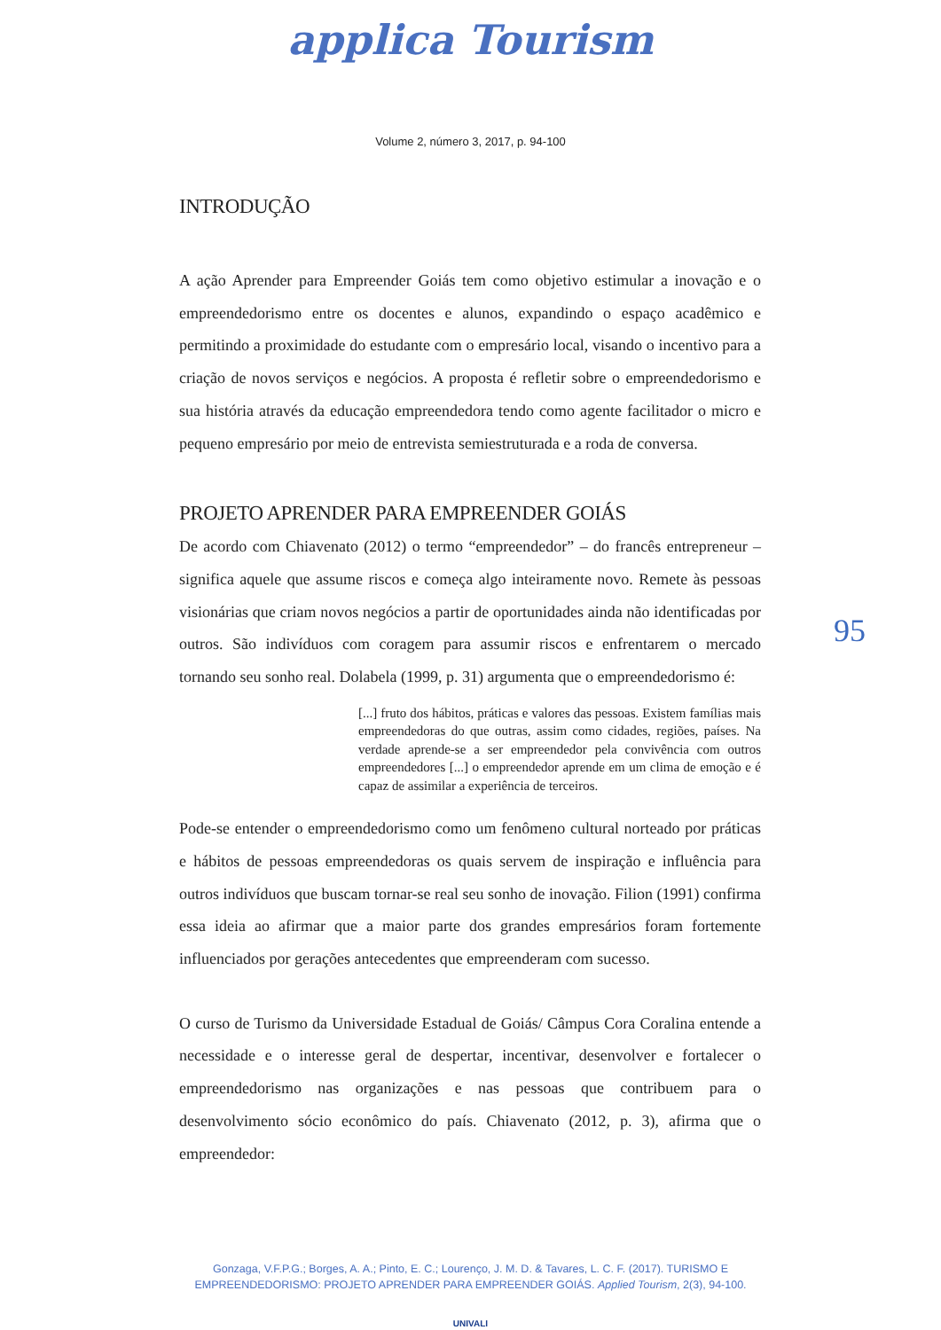applica Tourism
Volume 2, número 3, 2017, p. 94-100
INTRODUÇÃO
A ação Aprender para Empreender Goiás tem como objetivo estimular a inovação e o empreendedorismo entre os docentes e alunos, expandindo o espaço acadêmico e permitindo a proximidade do estudante com o empresário local, visando o incentivo para a criação de novos serviços e negócios. A proposta é refletir sobre o empreendedorismo e sua história através da educação empreendedora tendo como agente facilitador o micro e pequeno empresário por meio de entrevista semiestruturada e a roda de conversa.
PROJETO APRENDER PARA EMPREENDER GOIÁS
De acordo com Chiavenato (2012) o termo “empreendedor” – do francês entrepreneur – significa aquele que assume riscos e começa algo inteiramente novo. Remete às pessoas visionárias que criam novos negócios a partir de oportunidades ainda não identificadas por outros. São indivíduos com coragem para assumir riscos e enfrentarem o mercado tornando seu sonho real. Dolabela (1999, p. 31) argumenta que o empreendedorismo é:
[...] fruto dos hábitos, práticas e valores das pessoas. Existem famílias mais empreendedoras do que outras, assim como cidades, regiões, países. Na verdade aprende-se a ser empreendedor pela convivência com outros empreendedores [...] o empreendedor aprende em um clima de emoção e é capaz de assimilar a experiência de terceiros.
Pode-se entender o empreendedorismo como um fenômeno cultural norteado por práticas e hábitos de pessoas empreendedoras os quais servem de inspiração e influência para outros indivíduos que buscam tornar-se real seu sonho de inovação. Filion (1991) confirma essa ideia ao afirmar que a maior parte dos grandes empresários foram fortemente influenciados por gerações antecedentes que empreenderam com sucesso.
O curso de Turismo da Universidade Estadual de Goiás/ Câmpus Cora Coralina entende a necessidade e o interesse geral de despertar, incentivar, desenvolver e fortalecer o empreendedorismo nas organizações e nas pessoas que contribuem para o desenvolvimento sócio econômico do país. Chiavenato (2012, p. 3), afirma que o empreendedor:
95
Gonzaga, V.F.P.G.; Borges, A. A.; Pinto, E. C.; Lourenço, J. M. D. & Tavares, L. C. F. (2017). TURISMO E
EMPREENDEDORISMO: PROJETO APRENDER PARA EMPREENDER GOIÁS. Applied Tourism, 2(3), 94-100.
UNIVALI